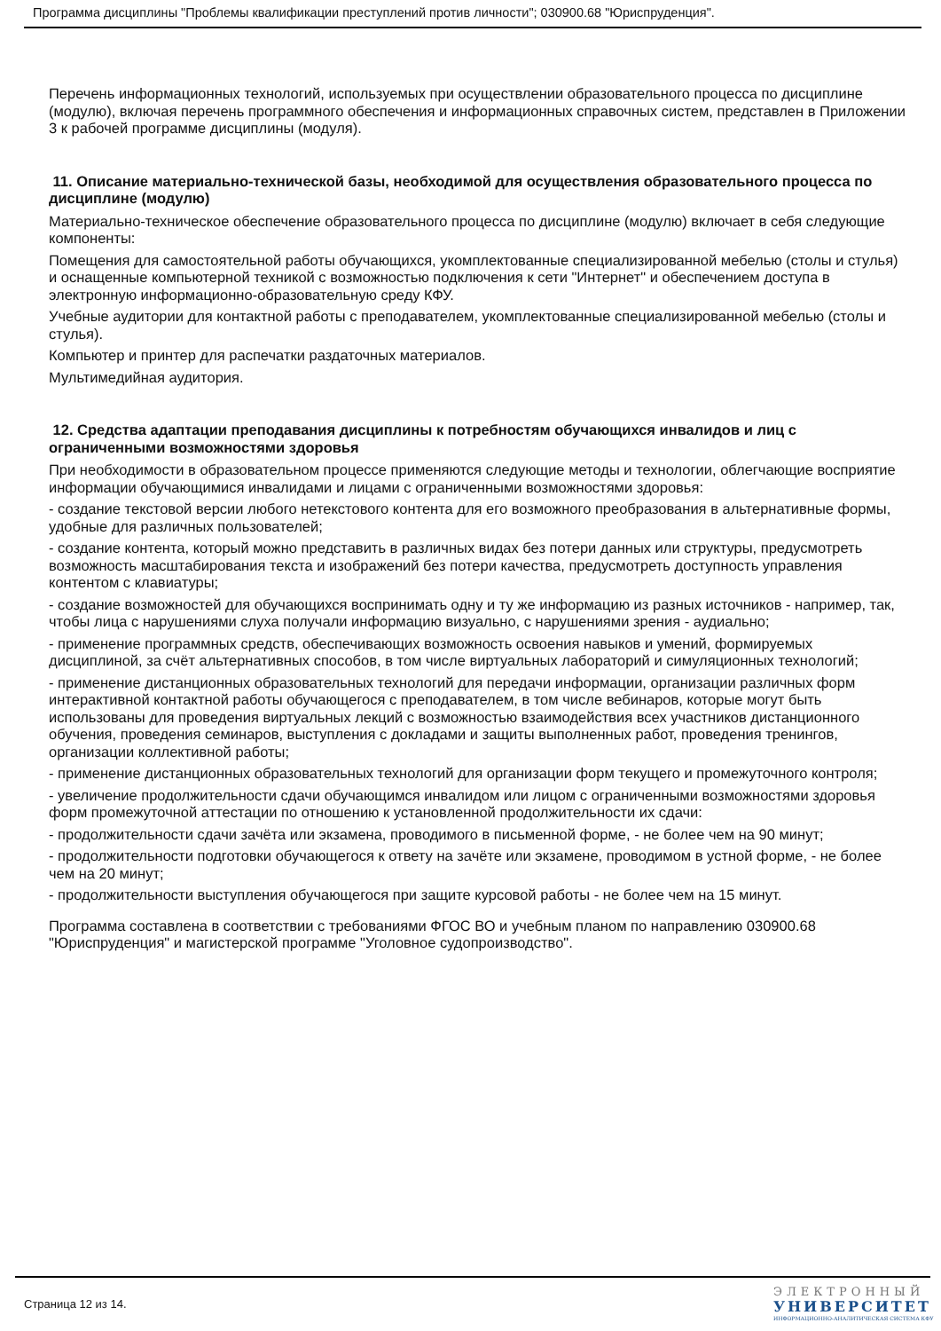Программа дисциплины "Проблемы квалификации преступлений против личности"; 030900.68 "Юриспруденция".
Перечень информационных технологий, используемых при осуществлении образовательного процесса по дисциплине (модулю), включая перечень программного обеспечения и информационных справочных систем, представлен в Приложении 3 к рабочей программе дисциплины (модуля).
11. Описание материально-технической базы, необходимой для осуществления образовательного процесса по дисциплине (модулю)
Материально-техническое обеспечение образовательного процесса по дисциплине (модулю) включает в себя следующие компоненты:
Помещения для самостоятельной работы обучающихся, укомплектованные специализированной мебелью (столы и стулья) и оснащенные компьютерной техникой с возможностью подключения к сети "Интернет" и обеспечением доступа в электронную информационно-образовательную среду КФУ.
Учебные аудитории для контактной работы с преподавателем, укомплектованные специализированной мебелью (столы и стулья).
Компьютер и принтер для распечатки раздаточных материалов.
Мультимедийная аудитория.
12. Средства адаптации преподавания дисциплины к потребностям обучающихся инвалидов и лиц с ограниченными возможностями здоровья
При необходимости в образовательном процессе применяются следующие методы и технологии, облегчающие восприятие информации обучающимися инвалидами и лицами с ограниченными возможностями здоровья:
- создание текстовой версии любого нетекстового контента для его возможного преобразования в альтернативные формы, удобные для различных пользователей;
- создание контента, который можно представить в различных видах без потери данных или структуры, предусмотреть возможность масштабирования текста и изображений без потери качества, предусмотреть доступность управления контентом с клавиатуры;
- создание возможностей для обучающихся воспринимать одну и ту же информацию из разных источников - например, так, чтобы лица с нарушениями слуха получали информацию визуально, с нарушениями зрения - аудиально;
- применение программных средств, обеспечивающих возможность освоения навыков и умений, формируемых дисциплиной, за счёт альтернативных способов, в том числе виртуальных лабораторий и симуляционных технологий;
- применение дистанционных образовательных технологий для передачи информации, организации различных форм интерактивной контактной работы обучающегося с преподавателем, в том числе вебинаров, которые могут быть использованы для проведения виртуальных лекций с возможностью взаимодействия всех участников дистанционного обучения, проведения семинаров, выступления с докладами и защиты выполненных работ, проведения тренингов, организации коллективной работы;
- применение дистанционных образовательных технологий для организации форм текущего и промежуточного контроля;
- увеличение продолжительности сдачи обучающимся инвалидом или лицом с ограниченными возможностями здоровья форм промежуточной аттестации по отношению к установленной продолжительности их сдачи:
- продолжительности сдачи зачёта или экзамена, проводимого в письменной форме, - не более чем на 90 минут;
- продолжительности подготовки обучающегося к ответу на зачёте или экзамене, проводимом в устной форме, - не более чем на 20 минут;
- продолжительности выступления обучающегося при защите курсовой работы - не более чем на 15 минут.
Программа составлена в соответствии с требованиями ФГОС ВО и учебным планом по направлению 030900.68 "Юриспруденция" и магистерской программе "Уголовное судопроизводство".
Страница 12 из 14.
ЭЛЕКТРОННЫЙ
УНИВЕРСИТЕТ
ИНФОРМАЦИОННО-АНАЛИТИЧЕСКАЯ СИСТЕМА КФУ